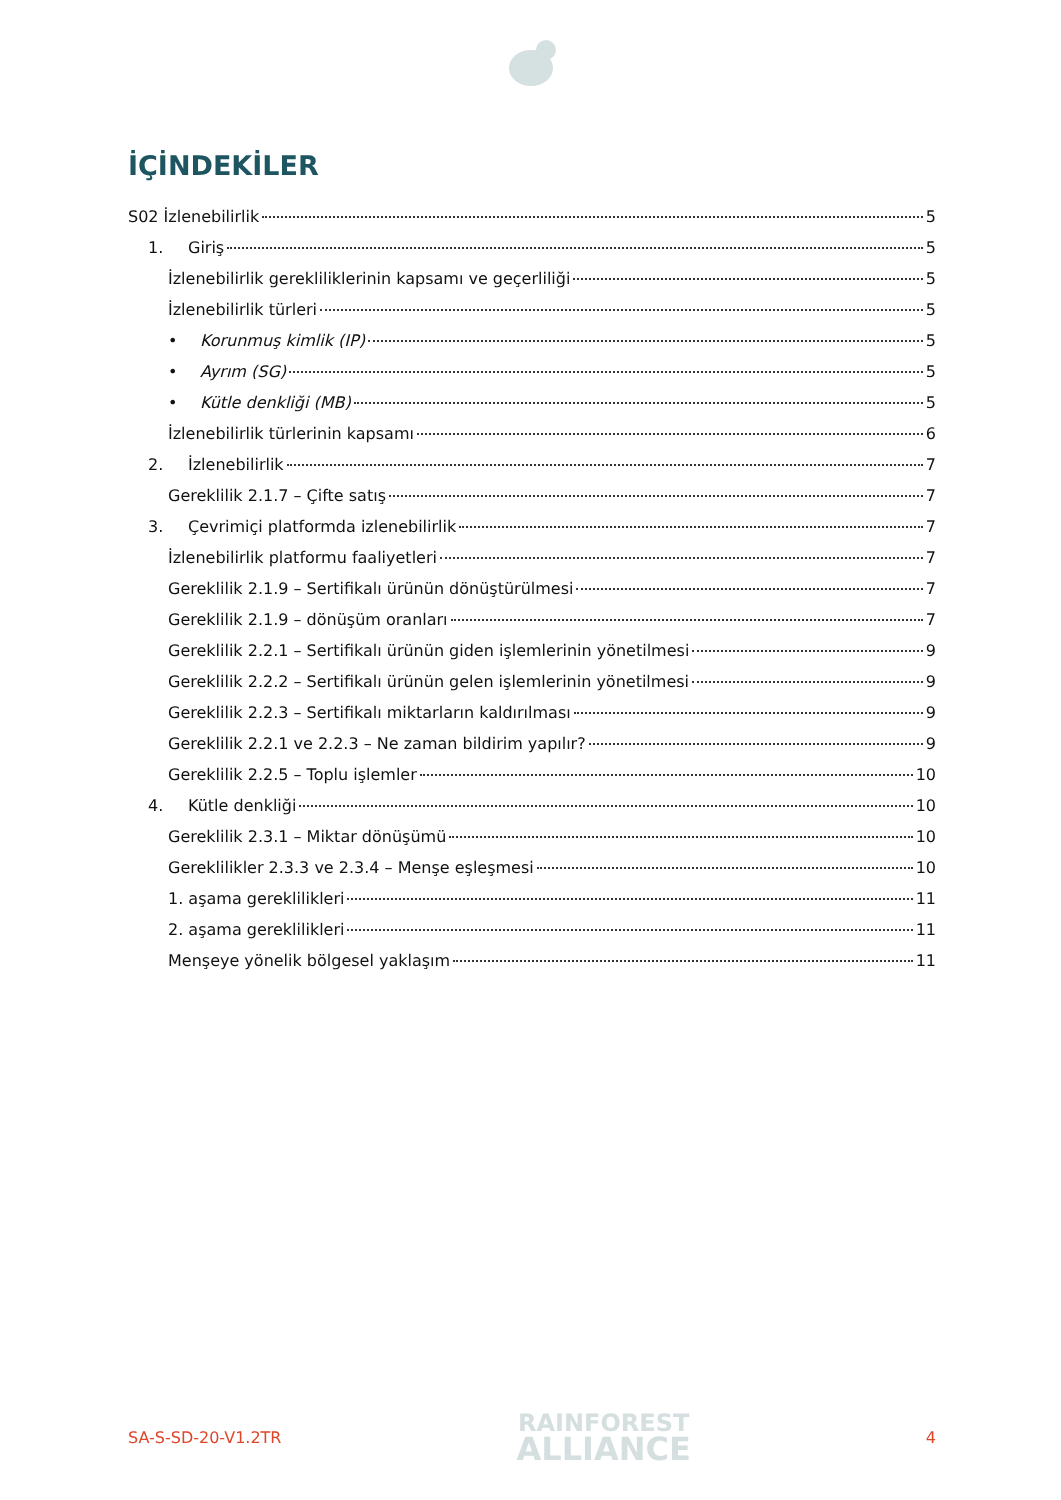İÇİNDEKİLER
S02 İzlenebilirlik 5
1. Giriş 5
İzlenebilirlik gerekliliklerinin kapsamı ve geçerliliği 5
İzlenebilirlik türleri 5
• Korunmuş kimlik (IP) 5
• Ayrım (SG) 5
• Kütle denkliği (MB) 5
İzlenebilirlik türlerinin kapsamı 6
2. İzlenebilirlik 7
Gereklilik 2.1.7 – Çifte satış 7
3. Çevrimiçi platformda izlenebilirlik 7
İzlenebilirlik platformu faaliyetleri 7
Gereklilik 2.1.9 – Sertifikalı ürünün dönüştürülmesi 7
Gereklilik 2.1.9 – dönüşüm oranları 7
Gereklilik 2.2.1 – Sertifikalı ürünün giden işlemlerinin yönetilmesi 9
Gereklilik 2.2.2 – Sertifikalı ürünün gelen işlemlerinin yönetilmesi 9
Gereklilik 2.2.3 – Sertifikalı miktarların kaldırılması 9
Gereklilik 2.2.1 ve 2.2.3 – Ne zaman bildirim yapılır? 9
Gereklilik 2.2.5 – Toplu işlemler 10
4. Kütle denkliği 10
Gereklilik 2.3.1 – Miktar dönüşümü 10
Gereklilikler 2.3.3 ve 2.3.4 – Menşe eşleşmesi 10
1. aşama gereklilikleri 11
2. aşama gereklilikleri 11
Menşeye yönelik bölgesel yaklaşım 11
SA-S-SD-20-V1.2TR
RAINFOREST
ALLIANCE
4